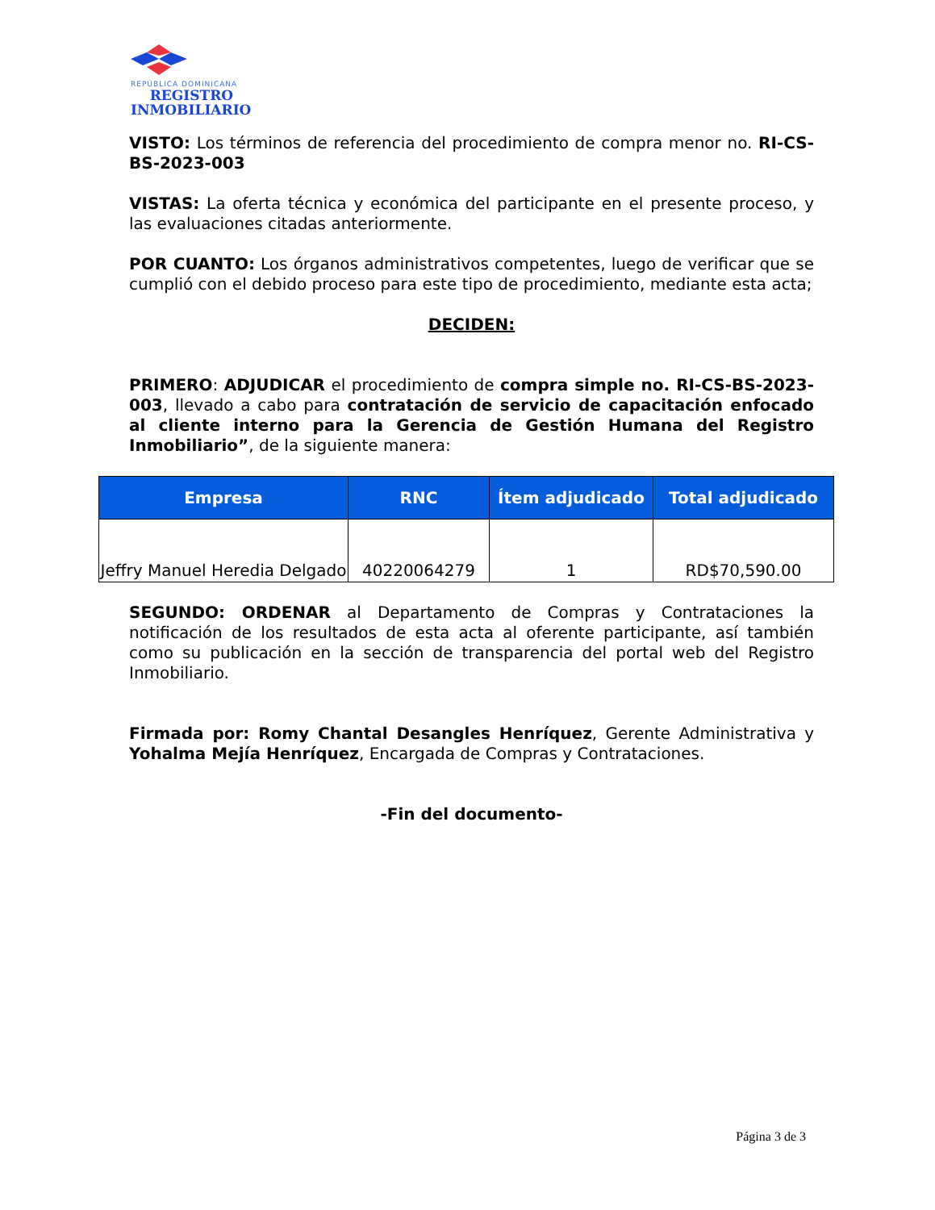REPÚBLICA DOMINICANA
REGISTRO
INMOBILIARIO
VISTO: Los términos de referencia del procedimiento de compra menor no. RI-CS-BS-2023-003
VISTAS: La oferta técnica y económica del participante en el presente proceso, y las evaluaciones citadas anteriormente.
POR CUANTO: Los órganos administrativos competentes, luego de verificar que se cumplió con el debido proceso para este tipo de procedimiento, mediante esta acta;
DECIDEN:
PRIMERO: ADJUDICAR el procedimiento de compra simple no. RI-CS-BS-2023-003, llevado a cabo para contratación de servicio de capacitación enfocado al cliente interno para la Gerencia de Gestión Humana del Registro Inmobiliario”, de la siguiente manera:
| Empresa | RNC | Ítem adjudicado | Total adjudicado |
| --- | --- | --- | --- |
| Jeffry Manuel Heredia Delgado | 40220064279 | 1 | RD$70,590.00 |
SEGUNDO: ORDENAR al Departamento de Compras y Contrataciones la notificación de los resultados de esta acta al oferente participante, así también como su publicación en la sección de transparencia del portal web del Registro Inmobiliario.
Firmada por: Romy Chantal Desangles Henríquez, Gerente Administrativa y Yohalma Mejía Henríquez, Encargada de Compras y Contrataciones.
-Fin del documento-
Página 3 de 3